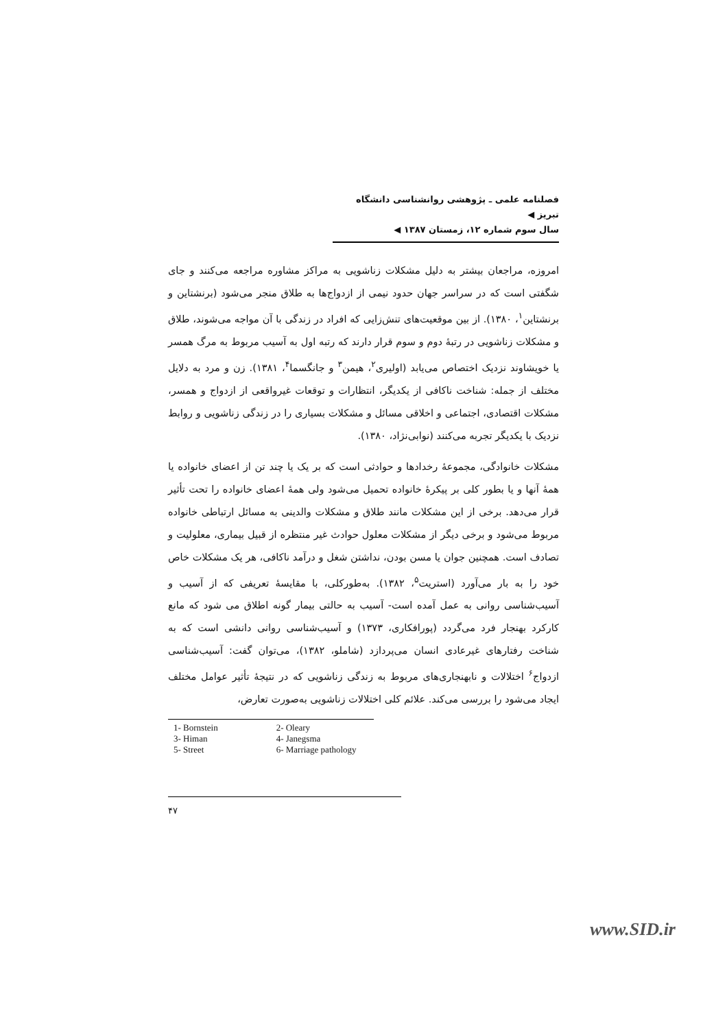فصلنامه علمی ـ پژوهشی روانشناسی دانشگاه تبریز ◀
سال سوم شماره ۱۲، زمستان ۱۳۸۷ ◀
امروزه، مراجعان بیشتر به دلیل مشکلات زناشویی به مراکز مشاوره مراجعه می‌کنند و جای شگفتی است که در سراسر جهان حدود نیمی از ازدواج‌ها به طلاق منجر می‌شود (برنشتاین و برنشتاین<sup>۱</sup>، ۱۳۸۰). از بین موقعیت‌های تنش‌زایی که افراد در زندگی با آن مواجه می‌شوند، طلاق و مشکلات زناشویی در رتبهٔ دوم و سوم قرار دارند که رتبه اول به آسیب مربوط به مرگ همسر یا خویشاوند نزدیک اختصاص می‌یابد (اولیری<sup>۲</sup>، هیمن<sup>۳</sup> و جانگسما<sup>۴</sup>، ۱۳۸۱). زن و مرد به دلایل مختلف از جمله: شناخت ناکافی از یکدیگر، انتظارات و توقعات غیرواقعی از ازدواج و همسر، مشکلات اقتصادی، اجتماعی و اخلاقی مسائل و مشکلات بسیاری را در زندگی زناشویی و روابط نزدیک با یکدیگر تجربه می‌کنند (نوابی‌نژاد، ۱۳۸۰).
مشکلات خانوادگی، مجموعهٔ رخدادها و حوادثی است که بر یک یا چند تن از اعضای خانواده یا همهٔ آنها و یا بطور کلی بر پیکرهٔ خانواده تحمیل می‌شود ولی همهٔ اعضای خانواده را تحت تأثیر قرار می‌دهد. برخی از این مشکلات مانند طلاق و مشکلات والدینی به مسائل ارتباطی خانواده مربوط می‌شود و برخی دیگر از مشکلات معلول حوادث غیر منتظره از قبیل بیماری، معلولیت و تصادف است. همچنین جوان یا مسن بودن، نداشتن شغل و درآمد ناکافی، هر یک مشکلات خاص خود را به بار می‌آورد (استریت<sup>۵</sup>، ۱۳۸۲). به‌طورکلی، با مقایسهٔ تعریفی که از آسیب و آسیب‌شناسی روانی به عمل آمده است- آسیب به حالتی بیمار گونه اطلاق می شود که مانع کارکرد بهنجار فرد می‌گردد (پورافکاری، ۱۳۷۳) و آسیب‌شناسی روانی دانشی است که به شناخت رفتارهای غیرعادی انسان می‌پردازد (شاملو، ۱۳۸۲)، می‌توان گفت: آسیب‌شناسی ازدواج<sup>۶</sup> اختلالات و نابهنجاری‌های مربوط به زندگی زناشویی که در نتیجهٔ تأثیر عوامل مختلف ایجاد می‌شود را بررسی می‌کند. علائم کلی اختلالات زناشویی به‌صورت تعارض،
| 1- Bornstein | 2- Oleary |
| 3- Himan | 4- Janegsma |
| 5- Street | 6- Marriage pathology |
۴۷
www.SID.ir